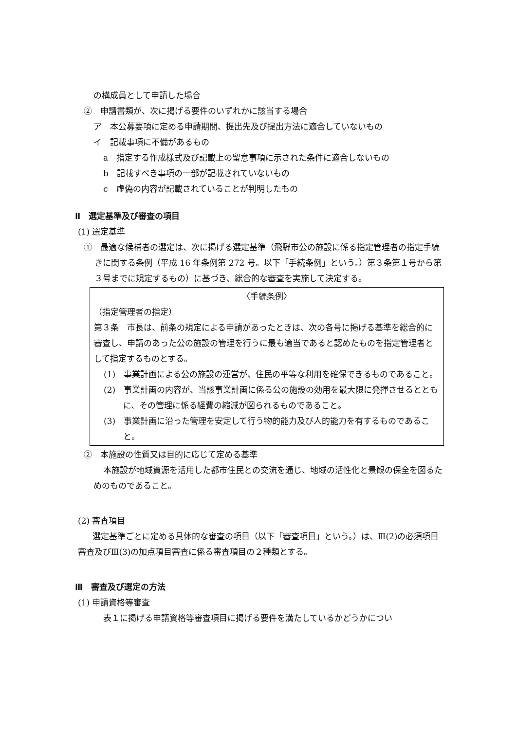の構成員として申請した場合
②　申請書類が、次に掲げる要件のいずれかに該当する場合
ア　本公募要項に定める申請期間、提出先及び提出方法に適合していないもの
イ　記載事項に不備があるもの
a　指定する作成様式及び記載上の留意事項に示された条件に適合しないもの
b　記載すべき事項の一部が記載されていないもの
c　虚偽の内容が記載されていることが判明したもの
Ⅱ　選定基準及び審査の項目
(1) 選定基準
①　最適な候補者の選定は、次に掲げる選定基準（飛騨市公の施設に係る指定管理者の指定手続きに関する条例（平成 16 年条例第 272 号。以下「手続条例」という。）第３条第１号から第３号までに規定するもの）に基づき、総合的な審査を実施して決定する。
〈手続条例〉
（指定管理者の指定）
第３条　市長は、前条の規定による申請があったときは、次の各号に掲げる基準を総合的に審査し、申請のあった公の施設の管理を行うに最も適当であると認めたものを指定管理者として指定するものとする。
(1)　事業計画による公の施設の運営が、住民の平等な利用を確保できるものであること。
(2)　事業計画の内容が、当該事業計画に係る公の施設の効用を最大限に発揮させるとともに、その管理に係る経費の縮減が図られるものであること。
(3)　事業計画に沿った管理を安定して行う物的能力及び人的能力を有するものであること。
②　本施設の性質又は目的に応じて定める基準
本施設が地域資源を活用した都市住民との交流を通じ、地域の活性化と景観の保全を図るためのものであること。
(2) 審査項目
選定基準ごとに定める具体的な審査の項目（以下「審査項目」という。）は、Ⅲ(2)の必須項目審査及びⅢ(3)の加点項目審査に係る審査項目の２種類とする。
Ⅲ　審査及び選定の方法
(1) 申請資格等審査
表１に掲げる申請資格等審査項目に掲げる要件を満たしているかどうかについ